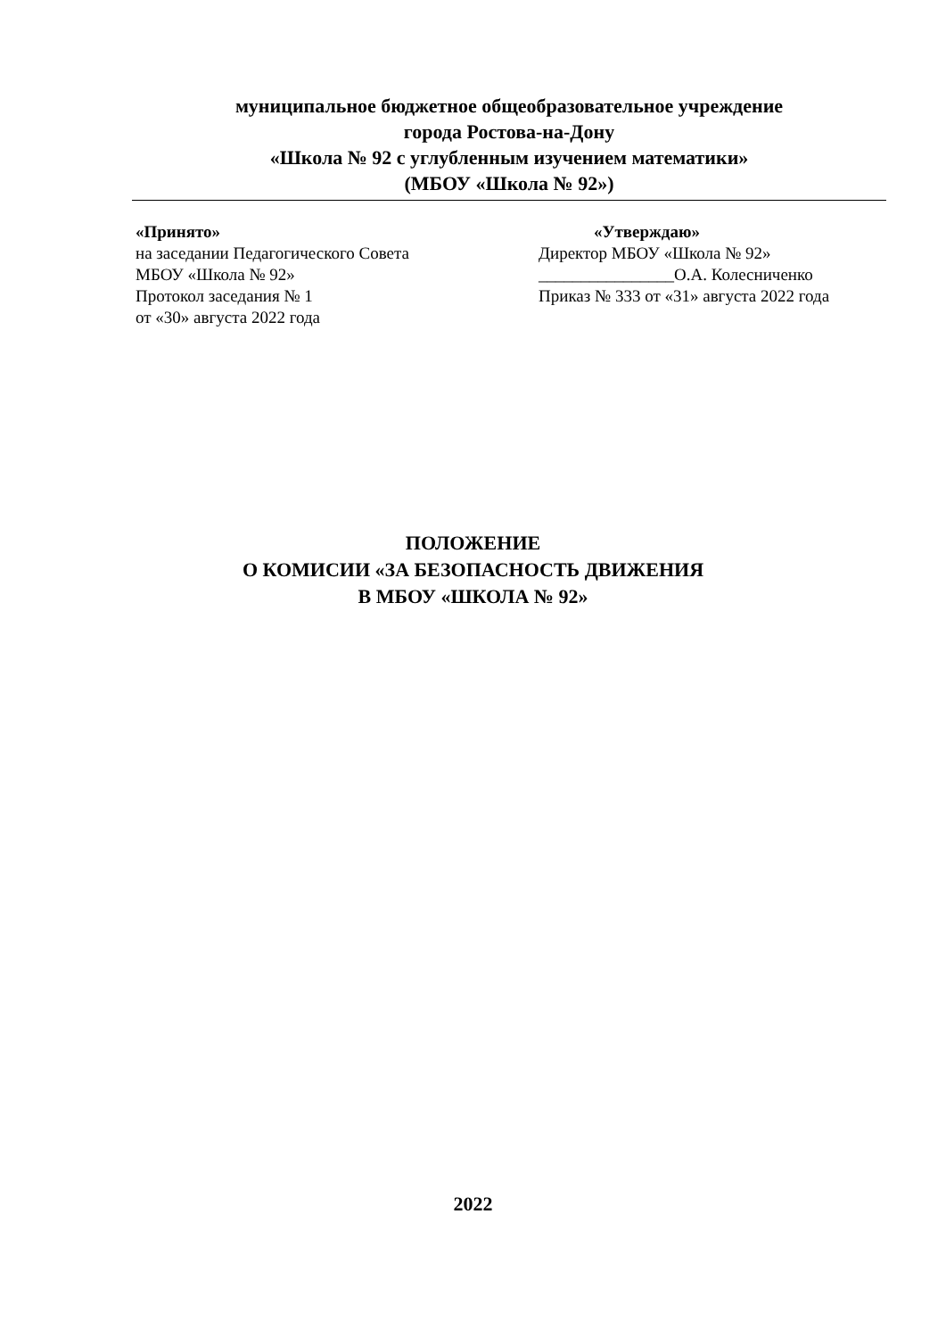муниципальное бюджетное общеобразовательное учреждение
города Ростова-на-Дону
«Школа № 92 с углубленным изучением математики»
(МБОУ «Школа № 92»)
«Принято»
на заседании Педагогического Совета
МБОУ «Школа № 92»
Протокол заседания № 1
от «30» августа 2022 года
«Утверждаю»
Директор МБОУ «Школа № 92»
________________О.А. Колесниченко
Приказ № 333 от «31» августа 2022 года
ПОЛОЖЕНИЕ
О КОМИСИИ «ЗА БЕЗОПАСНОСТЬ ДВИЖЕНИЯ
В МБОУ «ШКОЛА № 92»
2022